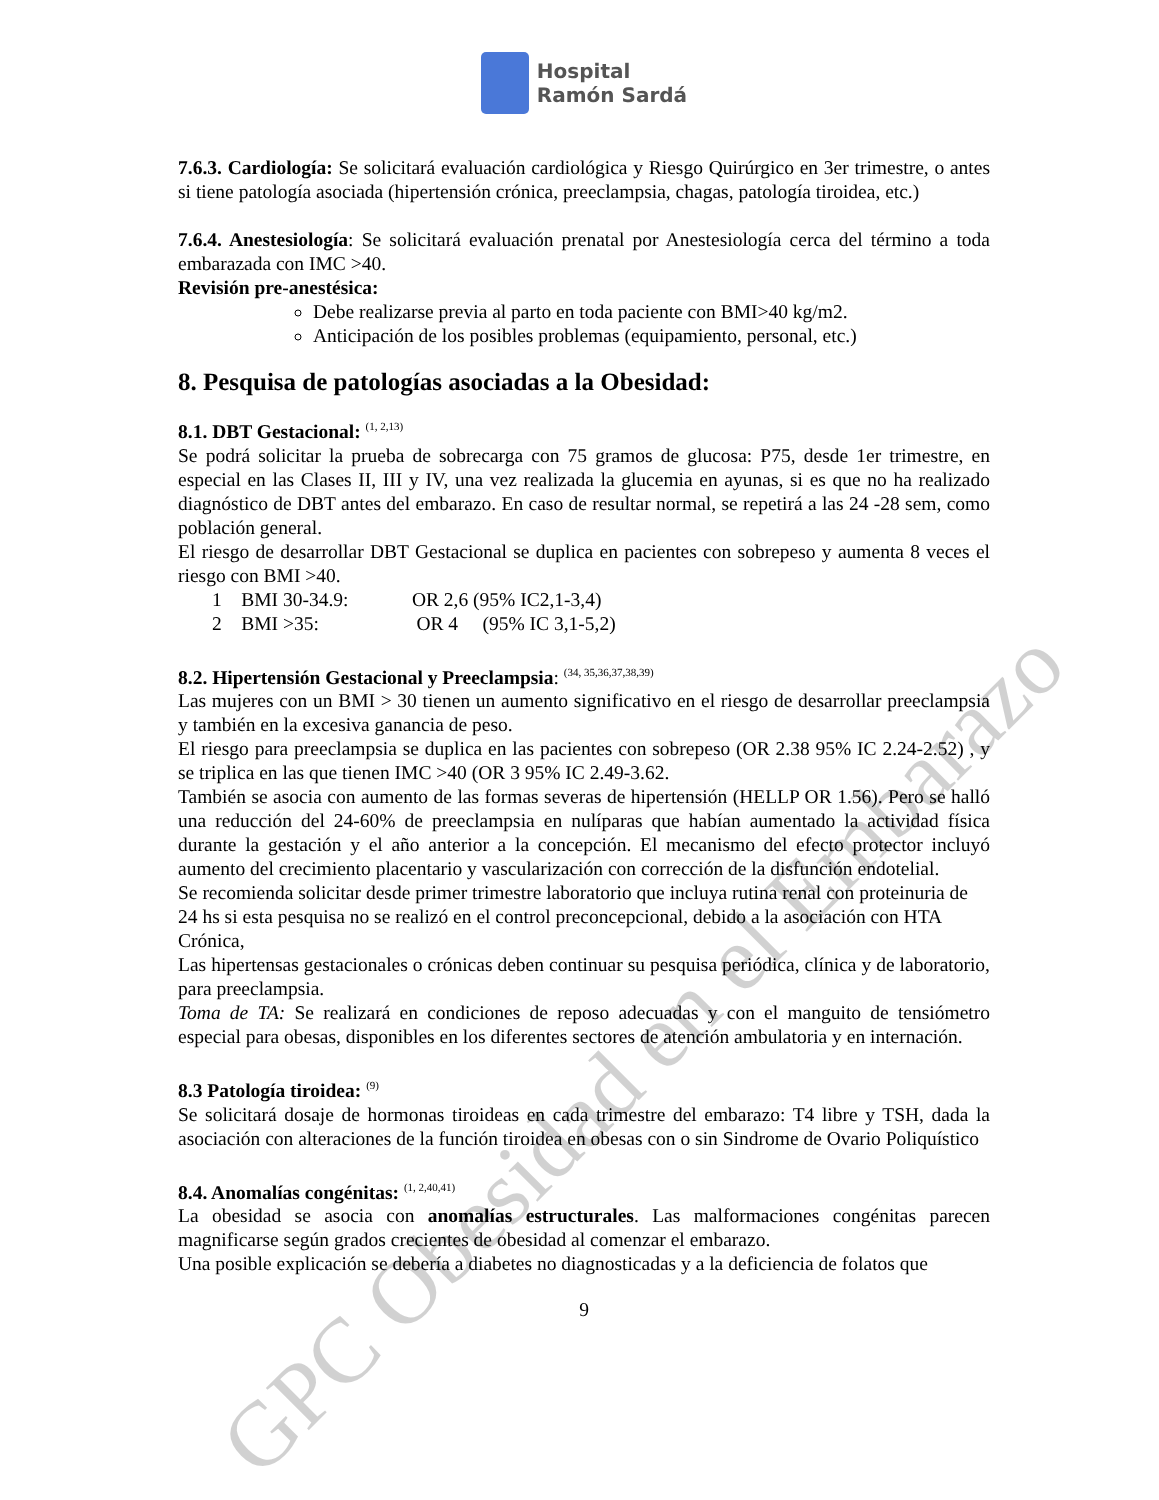GPC Obesidad en el Embarazo
Hospital
Ramón Sardá
7.6.3. Cardiología: Se solicitará evaluación cardiológica y Riesgo Quirúrgico en 3er trimestre, o antes si tiene patología asociada (hipertensión crónica, preeclampsia, chagas, patología tiroidea, etc.)
7.6.4. Anestesiología: Se solicitará evaluación prenatal por Anestesiología cerca del término a toda embarazada con IMC >40.
Revisión pre-anestésica:
Debe realizarse previa al parto en toda paciente con BMI>40 kg/m2.
Anticipación de los posibles problemas (equipamiento, personal, etc.)
8. Pesquisa de patologías asociadas a la Obesidad:
8.1. DBT Gestacional: <sup>(1, 2,13)</sup>
Se podrá solicitar la prueba de sobrecarga con 75 gramos de glucosa: P75, desde 1er trimestre, en especial en las Clases II, III y IV, una vez realizada la glucemia en ayunas, si es que no ha realizado diagnóstico de DBT antes del embarazo. En caso de resultar normal, se repetirá a las 24 -28 sem, como población general.
El riesgo de desarrollar DBT Gestacional se duplica en pacientes con sobrepeso y aumenta 8 veces el riesgo con BMI >40.
1 BMI 30-34.9: OR 2,6 (95% IC2,1-3,4)
2 BMI >35: OR 4 (95% IC 3,1-5,2)
8.2. Hipertensión Gestacional y Preeclampsia: <sup>(34, 35,36,37,38,39)</sup>
Las mujeres con un BMI > 30 tienen un aumento significativo en el riesgo de desarrollar preeclampsia y también en la excesiva ganancia de peso.
El riesgo para preeclampsia se duplica en las pacientes con sobrepeso (OR 2.38 95% IC 2.24-2.52) , y se triplica en las que tienen IMC >40 (OR 3 95% IC 2.49-3.62.
También se asocia con aumento de las formas severas de hipertensión (HELLP OR 1.56). Pero se halló una reducción del 24-60% de preeclampsia en nulíparas que habían aumentado la actividad física durante la gestación y el año anterior a la concepción. El mecanismo del efecto protector incluyó aumento del crecimiento placentario y vascularización con corrección de la disfunción endotelial.
Se recomienda solicitar desde primer trimestre laboratorio que incluya rutina renal con proteinuria de 24 hs si esta pesquisa no se realizó en el control preconcepcional, debido a la asociación con HTA Crónica,
Las hipertensas gestacionales o crónicas deben continuar su pesquisa periódica, clínica y de laboratorio, para preeclampsia.
Toma de TA: Se realizará en condiciones de reposo adecuadas y con el manguito de tensiómetro especial para obesas, disponibles en los diferentes sectores de atención ambulatoria y en internación.
8.3 Patología tiroidea: <sup>(9)</sup>
Se solicitará dosaje de hormonas tiroideas en cada trimestre del embarazo: T4 libre y TSH, dada la asociación con alteraciones de la función tiroidea en obesas con o sin Sindrome de Ovario Poliquístico
8.4. Anomalías congénitas: <sup>(1, 2,40,41)</sup>
La obesidad se asocia con anomalías estructurales. Las malformaciones congénitas parecen magnificarse según grados crecientes de obesidad al comenzar el embarazo.
Una posible explicación se debería a diabetes no diagnosticadas y a la deficiencia de folatos que
9